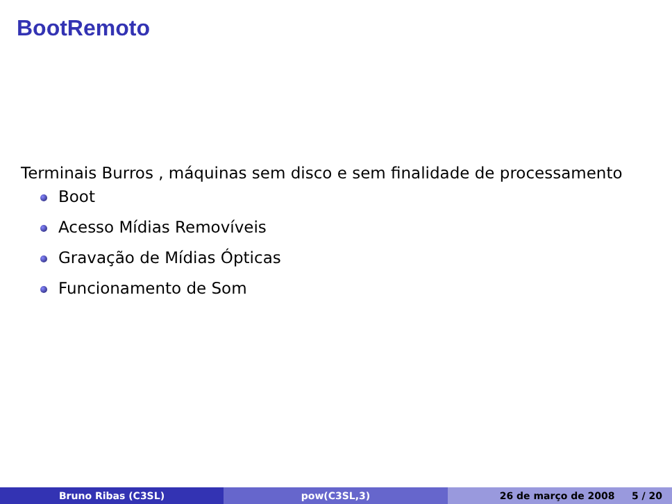BootRemoto
Terminais Burros , máquinas sem disco e sem finalidade de processamento
Boot
Acesso Mídias Removíveis
Gravação de Mídias Ópticas
Funcionamento de Som
Bruno Ribas (C3SL) pow(C3SL,3) 26 de março de 2008 5 / 20